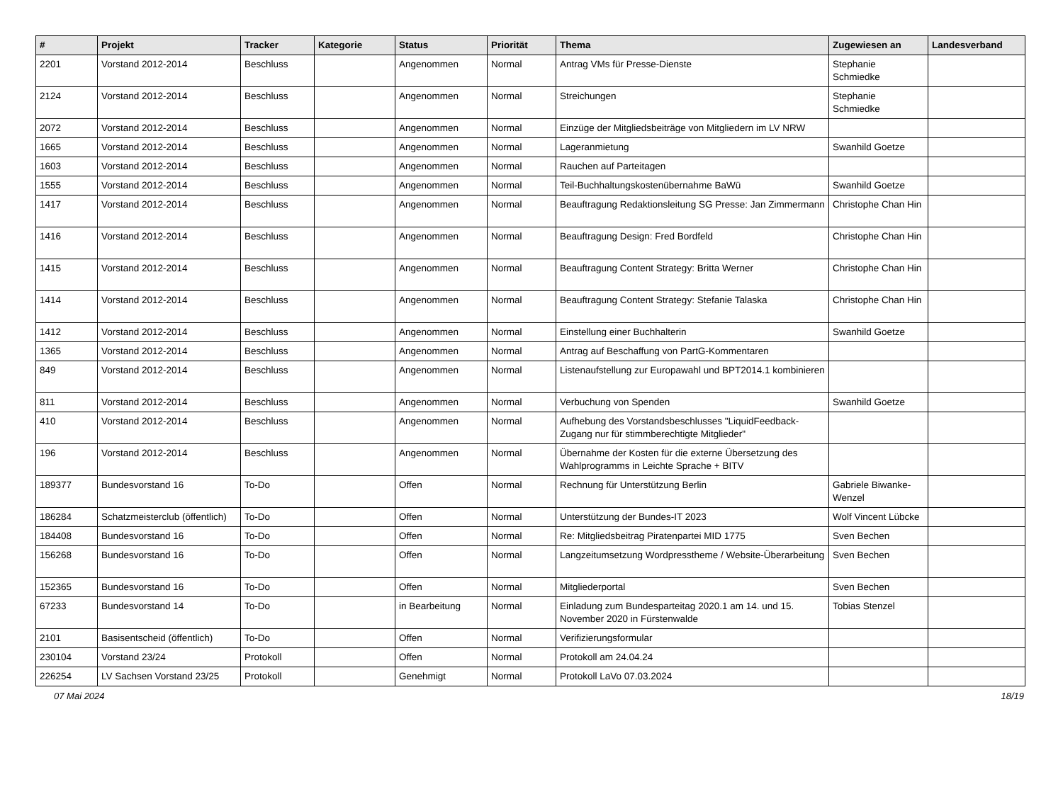| # | Projekt | Tracker | Kategorie | Status | Priorität | Thema | Zugewiesen an | Landesverband |
| --- | --- | --- | --- | --- | --- | --- | --- | --- |
| 2201 | Vorstand 2012-2014 | Beschluss | | Angenommen | Normal | Antrag VMs für Presse-Dienste | Stephanie Schmiedke | |
| 2124 | Vorstand 2012-2014 | Beschluss | | Angenommen | Normal | Streichungen | Stephanie Schmiedke | |
| 2072 | Vorstand 2012-2014 | Beschluss | | Angenommen | Normal | Einzüge der Mitgliedsbeiträge von Mitgliedern im LV NRW | | |
| 1665 | Vorstand 2012-2014 | Beschluss | | Angenommen | Normal | Lageranmietung | Swanhild Goetze | |
| 1603 | Vorstand 2012-2014 | Beschluss | | Angenommen | Normal | Rauchen auf Parteitagen | | |
| 1555 | Vorstand 2012-2014 | Beschluss | | Angenommen | Normal | Teil-Buchhaltungskostenübernahme BaWü | Swanhild Goetze | |
| 1417 | Vorstand 2012-2014 | Beschluss | | Angenommen | Normal | Beauftragung Redaktionsleitung SG Presse: Jan Zimmermann | Christophe Chan Hin | |
| 1416 | Vorstand 2012-2014 | Beschluss | | Angenommen | Normal | Beauftragung Design: Fred Bordfeld | Christophe Chan Hin | |
| 1415 | Vorstand 2012-2014 | Beschluss | | Angenommen | Normal | Beauftragung Content Strategy: Britta Werner | Christophe Chan Hin | |
| 1414 | Vorstand 2012-2014 | Beschluss | | Angenommen | Normal | Beauftragung Content Strategy: Stefanie Talaska | Christophe Chan Hin | |
| 1412 | Vorstand 2012-2014 | Beschluss | | Angenommen | Normal | Einstellung einer Buchhalterin | Swanhild Goetze | |
| 1365 | Vorstand 2012-2014 | Beschluss | | Angenommen | Normal | Antrag auf Beschaffung von PartG-Kommentaren | | |
| 849 | Vorstand 2012-2014 | Beschluss | | Angenommen | Normal | Listenaufstellung zur Europawahl und BPT2014.1 kombinieren | | |
| 811 | Vorstand 2012-2014 | Beschluss | | Angenommen | Normal | Verbuchung von Spenden | Swanhild Goetze | |
| 410 | Vorstand 2012-2014 | Beschluss | | Angenommen | Normal | Aufhebung des Vorstandsbeschlusses "LiquidFeedback-Zugang nur für stimmberechtigte Mitglieder" | | |
| 196 | Vorstand 2012-2014 | Beschluss | | Angenommen | Normal | Übernahme der Kosten für die externe Übersetzung des Wahlprogramms in Leichte Sprache + BITV | | |
| 189377 | Bundesvorstand 16 | To-Do | | Offen | Normal | Rechnung für Unterstützung Berlin | Gabriele Biwanke-Wenzel | |
| 186284 | Schatzmeisterclub (öffentlich) | To-Do | | Offen | Normal | Unterstützung der Bundes-IT 2023 | Wolf Vincent Lübcke | |
| 184408 | Bundesvorstand 16 | To-Do | | Offen | Normal | Re: Mitgliedsbeitrag Piratenpartei MID 1775 | Sven Bechen | |
| 156268 | Bundesvorstand 16 | To-Do | | Offen | Normal | Langzeitumsetzung Wordpresstheme / Website-Überarbeitung | Sven Bechen | |
| 152365 | Bundesvorstand 16 | To-Do | | Offen | Normal | Mitgliederportal | Sven Bechen | |
| 67233 | Bundesvorstand 14 | To-Do | | in Bearbeitung | Normal | Einladung zum Bundesparteitag 2020.1 am 14. und 15. November 2020 in Fürstenwalde | Tobias Stenzel | |
| 2101 | Basisentscheid (öffentlich) | To-Do | | Offen | Normal | Verifizierungsformular | | |
| 230104 | Vorstand 23/24 | Protokoll | | Offen | Normal | Protokoll am 24.04.24 | | |
| 226254 | LV Sachsen Vorstand 23/25 | Protokoll | | Genehmigt | Normal | Protokoll LaVo 07.03.2024 | | |
07 Mai 2024 18/19